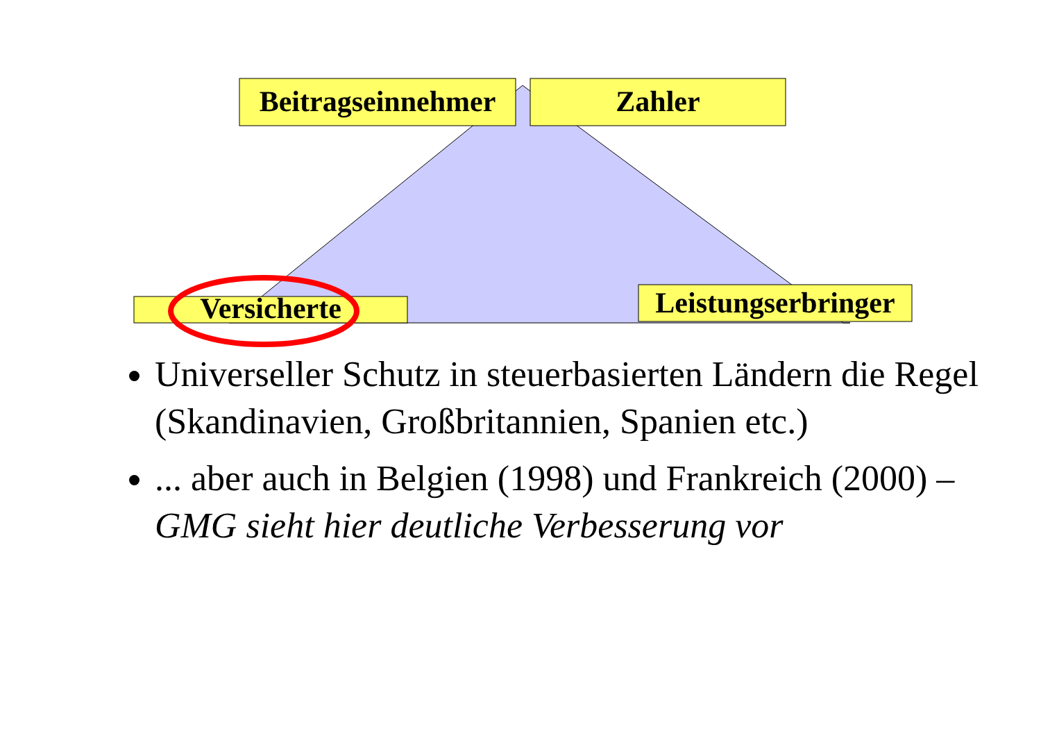Beitragseinnehmer
Zahler
Versicherte
Leistungserbringer
Universeller Schutz in steuerbasierten Ländern die Regel (Skandinavien, Großbritannien, Spanien etc.)
... aber auch in Belgien (1998) und Frankreich (2000) –
GMG sieht hier deutliche Verbesserung vor